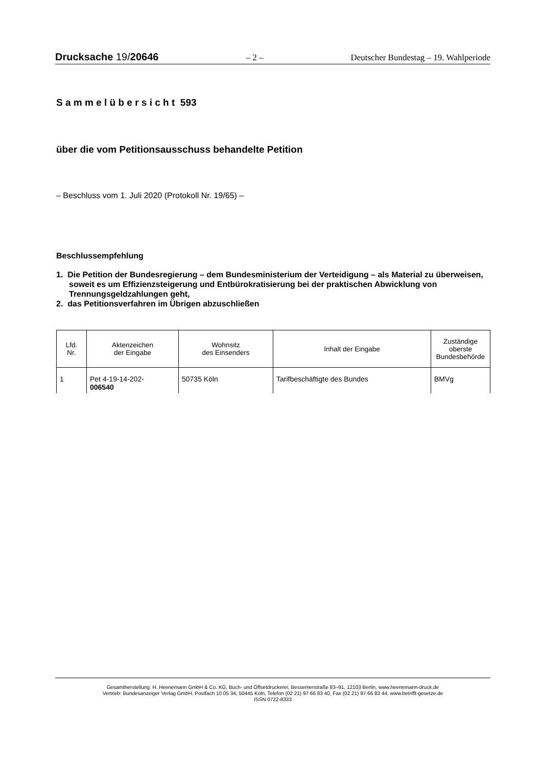Drucksache 19/20646 – 2 – Deutscher Bundestag – 19. Wahlperiode
S a m m e l ü b e r s i c h t 593
über die vom Petitionsausschuss behandelte Petition
– Beschluss vom 1. Juli 2020 (Protokoll Nr. 19/65) –
Beschlussempfehlung
1. Die Petition der Bundesregierung – dem Bundesministerium der Verteidigung – als Material zu überweisen, soweit es um Effizienzsteigerung und Entbürokratisierung bei der praktischen Abwicklung von Trennungsgeldzahlungen geht,
2. das Petitionsverfahren im Übrigen abzuschließen
| Lfd. Nr. | Aktenzeichen der Eingabe | Wohnsitz des Einsenders | Inhalt der Eingabe | Zuständige oberste Bundesbehörde |
| --- | --- | --- | --- | --- |
| 1 | Pet 4-19-14-202- 006540 | 50735 Köln | Tarifbeschäftigte des Bundes | BMVg |
Gesamtherstellung: H. Heenemann GmbH & Co. KG, Buch- und Offsetdruckerei, Bessemerstraße 83–91, 12103 Berlin, www.heenemann-druck.de
Vertrieb: Bundesanzeiger Verlag GmbH, Postfach 10 05 34, 50445 Köln, Telefon (02 21) 97 66 83 40, Fax (02 21) 97 66 83 44, www.betrifft-gesetze.de
ISSN 0722-8333